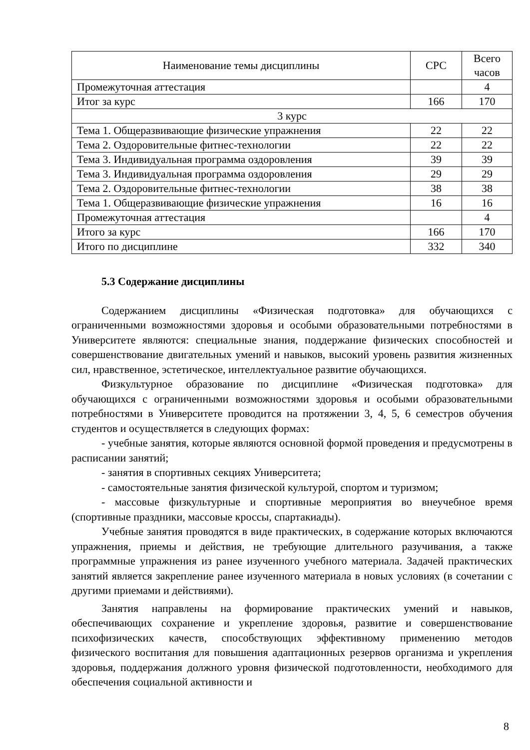| Наименование темы дисциплины | СРС | Всего часов |
| --- | --- | --- |
| Промежуточная аттестация | | 4 |
| Итог за курс | 166 | 170 |
| 3 курс | | |
| Тема 1. Общеразвивающие физические упражнения | 22 | 22 |
| Тема 2. Оздоровительные фитнес-технологии | 22 | 22 |
| Тема 3. Индивидуальная программа оздоровления | 39 | 39 |
| Тема 3. Индивидуальная программа оздоровления | 29 | 29 |
| Тема 2. Оздоровительные фитнес-технологии | 38 | 38 |
| Тема 1. Общеразвивающие физические упражнения | 16 | 16 |
| Промежуточная аттестация | | 4 |
| Итого за курс | 166 | 170 |
| Итого по дисциплине | 332 | 340 |
5.3 Содержание дисциплины
Содержанием дисциплины «Физическая подготовка» для обучающихся с ограниченными возможностями здоровья и особыми образовательными потребностями в Университете являются: специальные знания, поддержание физических способностей и совершенствование двигательных умений и навыков, высокий уровень развития жизненных сил, нравственное, эстетическое, интеллектуальное развитие обучающихся.
Физкультурное образование по дисциплине «Физическая подготовка» для обучающихся с ограниченными возможностями здоровья и особыми образовательными потребностями в Университете проводится на протяжении 3, 4, 5, 6 семестров обучения студентов и осуществляется в следующих формах:
- учебные занятия, которые являются основной формой проведения и предусмотрены в расписании занятий;
- занятия в спортивных секциях Университета;
- самостоятельные занятия физической культурой, спортом и туризмом;
- массовые физкультурные и спортивные мероприятия во внеучебное время (спортивные праздники, массовые кроссы, спартакиады).
Учебные занятия проводятся в виде практических, в содержание которых включаются упражнения, приемы и действия, не требующие длительного разучивания, а также программные упражнения из ранее изученного учебного материала. Задачей практических занятий является закрепление ранее изученного материала в новых условиях (в сочетании с другими приемами и действиями).
Занятия направлены на формирование практических умений и навыков, обеспечивающих сохранение и укрепление здоровья, развитие и совершенствование психофизических качеств, способствующих эффективному применению методов физического воспитания для повышения адаптационных резервов организма и укрепления здоровья, поддержания должного уровня физической подготовленности, необходимого для обеспечения социальной активности и
8